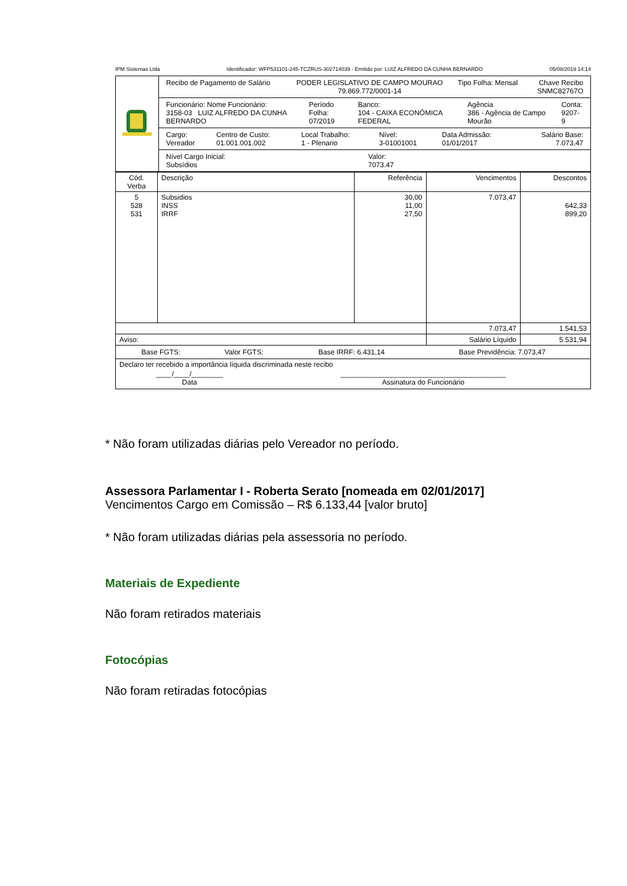IPM Sistemas Ltda Identificador: WFP531101-245-TCZRUS-302714039 - Emitido por: LUIZ ALFREDO DA CUNHA BERNARDO 05/08/2019 14:14
| | / Recibo de Pagamento de Salário / PODER LEGISLATIVO DE CAMPO MOURAO 79.869.772/0001-14 / Tipo Folha: Mensal / Chave Recibo SNMC82767O / |
| | / Funcionário: Nome Funcionário: 3158-03 LUIZ ALFREDO DA CUNHA BERNARDO / Período Folha: 07/2019 / Banco: 104 - CAIXA ECONÔMICA FEDERAL / Agência 386 - Agência de Campo Mourão / Conta: 9207-9 / |
| | / Cargo: Vereador / Centro de Custo: 01.001.001.002 / Local Trabalho: 1 - Plenario / Nível: 3-01001001 / Data Admissão: 01/01/2017 / Salário Base: 7.073,47 / |
| | / Nível Cargo Inicial: Subsídios / Valor: 7073.47 / |
| Cód. Verba | Descrição | Referência | Vencimentos | Descontos |
| --- | --- | --- | --- | --- |
| 5 528 531 | Subsidios INSS IRRF | 30,00 11,00 27,50 | 7.073,47 | 642,33 899,20 |
| | | | 7.073,47 | 1.541,53 |
| Aviso: | | | Salário Líquido | 5.531,94 |
| / Base FGTS: / Valor FGTS: / Base IRRF: 6.431,14 / Base Previdência: 7.073,47 / | | | | |
| Declaro ter recebido a importância líquida discriminada neste recibo / ____/____/________ Data / __________________________________________ Assinatura do Funcionário / | | | | |
* Não foram utilizadas diárias pelo Vereador no período.
Assessora Parlamentar I - Roberta Serato [nomeada em 02/01/2017]
Vencimentos Cargo em Comissão – R$ 6.133,44 [valor bruto]
* Não foram utilizadas diárias pela assessoria no período.
Materiais de Expediente
Não foram retirados materiais
Fotocópias
Não foram retiradas fotocópias